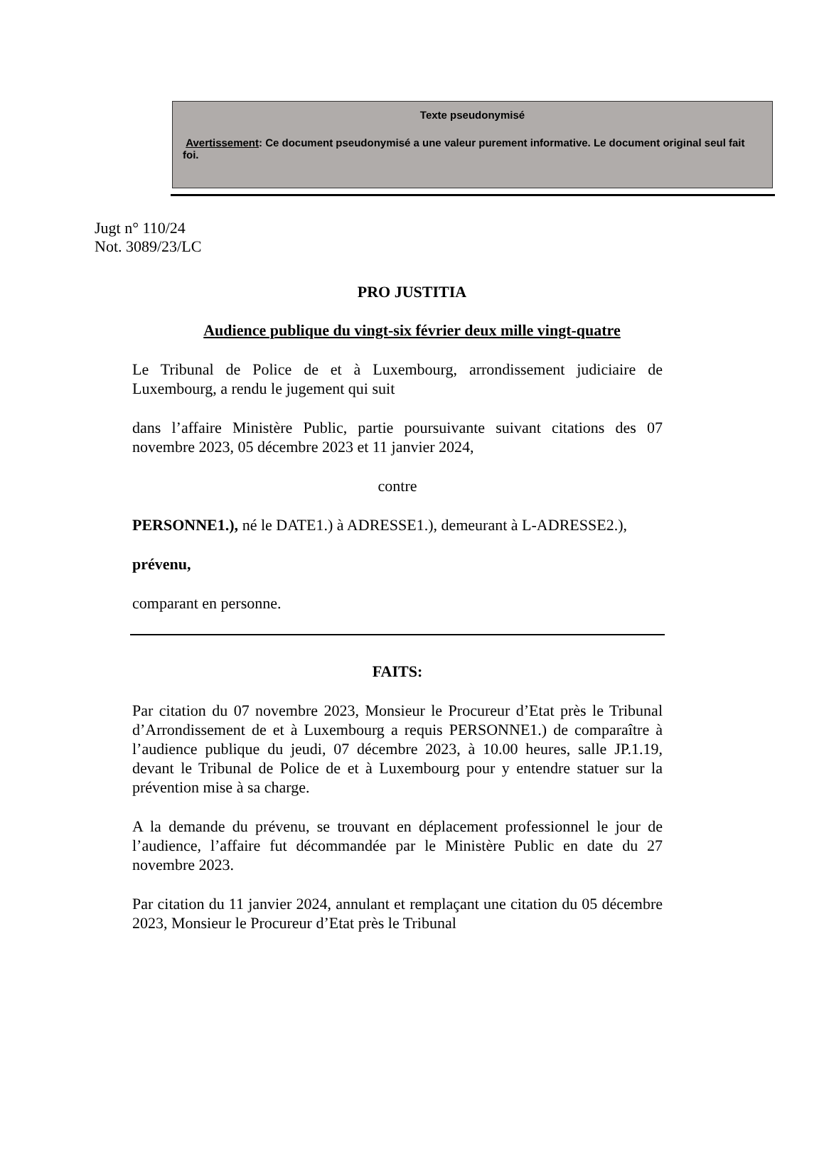Texte pseudonymisé
Avertissement: Ce document pseudonymisé a une valeur purement informative. Le document original seul fait foi.
Jugt n° 110/24
Not. 3089/23/LC
PRO JUSTITIA
Audience publique du vingt-six février deux mille vingt-quatre
Le Tribunal de Police de et à Luxembourg, arrondissement judiciaire de Luxembourg, a rendu le jugement qui suit
dans l’affaire Ministère Public, partie poursuivante suivant citations des 07 novembre 2023, 05 décembre 2023 et 11 janvier 2024,
contre
PERSONNE1.), né le DATE1.) à ADRESSE1.), demeurant à L-ADRESSE2.),
prévenu,
comparant en personne.
FAITS:
Par citation du 07 novembre 2023, Monsieur le Procureur d’Etat près le Tribunal d’Arrondissement de et à Luxembourg a requis PERSONNE1.) de comparaître à l’audience publique du jeudi, 07 décembre 2023, à 10.00 heures, salle JP.1.19, devant le Tribunal de Police de et à Luxembourg pour y entendre statuer sur la prévention mise à sa charge.
A la demande du prévenu, se trouvant en déplacement professionnel le jour de l’audience, l’affaire fut décommandée par le Ministère Public en date du 27 novembre 2023.
Par citation du 11 janvier 2024, annulant et remplaçant une citation du 05 décembre 2023, Monsieur le Procureur d’Etat près le Tribunal